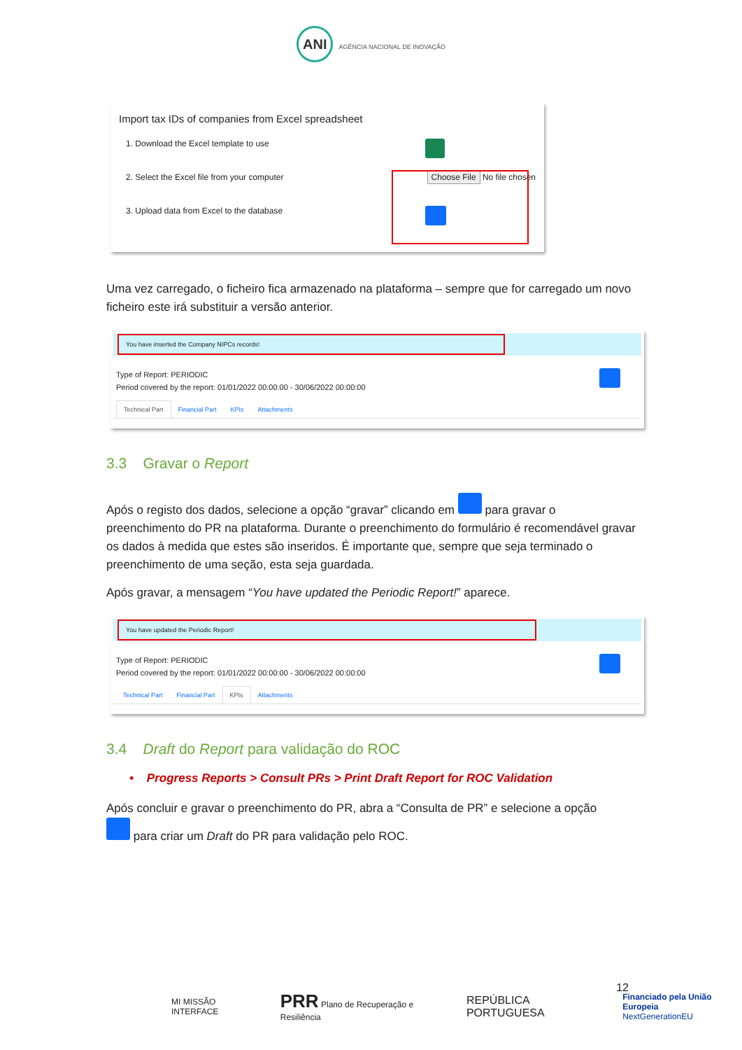ANI AGÊNCIA NACIONAL DE INOVAÇÃO
Import tax IDs of companies from Excel spreadsheet
1. Download the Excel template to use
2. Select the Excel file from your computer Choose File No file chosen
3. Upload data from Excel to the database
Uma vez carregado, o ficheiro fica armazenado na plataforma – sempre que for carregado um novo ficheiro este irá substituir a versão anterior.
You have inserted the Company NIPCs records!
Type of Report: PERIODIC
Period covered by the report: 01/01/2022 00:00:00 - 30/06/2022 00:00:00
Technical Part Financial Part KPIs Attachments
3.3 Gravar o Report
Após o registo dos dados, selecione a opção “gravar” clicando em para gravar o preenchimento do PR na plataforma. Durante o preenchimento do formulário é recomendável gravar os dados à medida que estes são inseridos. É importante que, sempre que seja terminado o preenchimento de uma seção, esta seja guardada.
Após gravar, a mensagem “You have updated the Periodic Report!” aparece.
You have updated the Periodic Report!
Type of Report: PERIODIC
Period covered by the report: 01/01/2022 00:00:00 - 30/06/2022 00:00:00
Technical Part Financial Part KPIs Attachments
3.4 Draft do Report para validação do ROC
• Progress Reports > Consult PRs > Print Draft Report for ROC Validation
Após concluir e gravar o preenchimento do PR, abra a “Consulta de PR” e selecione a opção
para criar um Draft do PR para validação pelo ROC.
12
MI MISSÃO INTERFACE PRR Plano de Recuperação e Resiliência REPÚBLICA PORTUGUESA Financiado pela União Europeia
NextGenerationEU